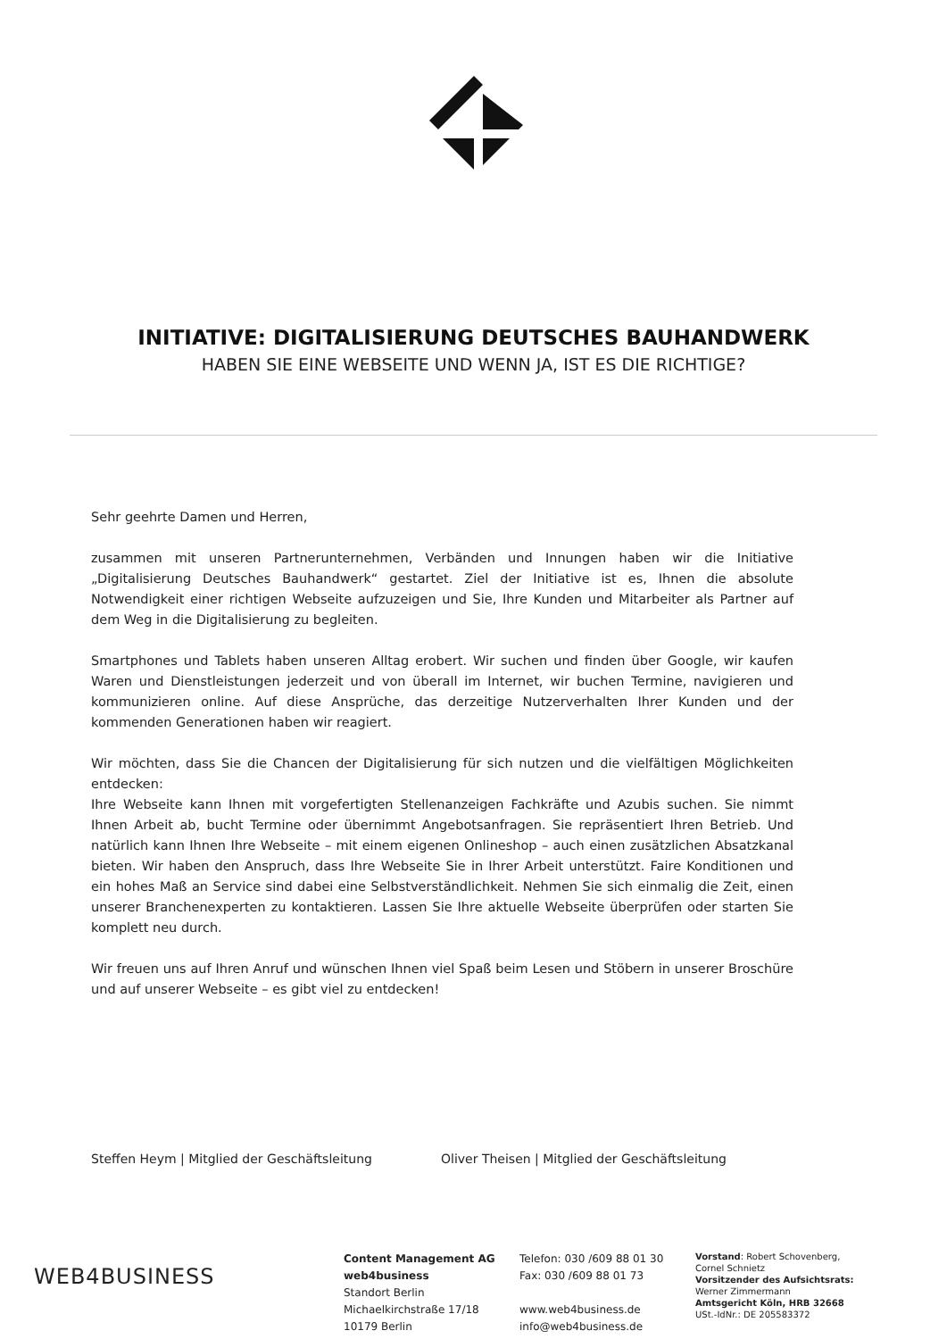INITIATIVE: DIGITALISIERUNG DEUTSCHES BAUHANDWERK
HABEN SIE EINE WEBSEITE UND WENN JA, IST ES DIE RICHTIGE?
Sehr geehrte Damen und Herren,
zusammen mit unseren Partnerunternehmen, Verbänden und Innungen haben wir die Initiative „Digitalisierung Deutsches Bauhandwerk“ gestartet. Ziel der Initiative ist es, Ihnen die absolute Notwendigkeit einer richtigen Webseite aufzuzeigen und Sie, Ihre Kunden und Mitarbeiter als Partner auf dem Weg in die Digitalisierung zu begleiten.
Smartphones und Tablets haben unseren Alltag erobert. Wir suchen und finden über Google, wir kaufen Waren und Dienstleistungen jederzeit und von überall im Internet, wir buchen Termine, navigieren und kommunizieren online. Auf diese Ansprüche, das derzeitige Nutzerverhalten Ihrer Kunden und der kommenden Generationen haben wir reagiert.
Wir möchten, dass Sie die Chancen der Digitalisierung für sich nutzen und die vielfältigen Möglichkeiten entdecken:
Ihre Webseite kann Ihnen mit vorgefertigten Stellenanzeigen Fachkräfte und Azubis suchen. Sie nimmt Ihnen Arbeit ab, bucht Termine oder übernimmt Angebotsanfragen. Sie repräsentiert Ihren Betrieb. Und natürlich kann Ihnen Ihre Webseite – mit einem eigenen Onlineshop – auch einen zusätzlichen Absatzkanal bieten. Wir haben den Anspruch, dass Ihre Webseite Sie in Ihrer Arbeit unterstützt. Faire Konditionen und ein hohes Maß an Service sind dabei eine Selbstverständlichkeit. Nehmen Sie sich einmalig die Zeit, einen unserer Branchenexperten zu kontaktieren. Lassen Sie Ihre aktuelle Webseite überprüfen oder starten Sie komplett neu durch.
Wir freuen uns auf Ihren Anruf und wünschen Ihnen viel Spaß beim Lesen und Stöbern in unserer Broschüre und auf unserer Webseite – es gibt viel zu entdecken!
Steffen Heym | Mitglied der Geschäftsleitung Oliver Theisen | Mitglied der Geschäftsleitung
WEB4BUSINESS
Content Management AG
web4business
Standort Berlin
Michaelkirchstraße 17/18
10179 Berlin
Telefon: 030 /609 88 01 30
Fax: 030 /609 88 01 73
www.web4business.de
info@web4business.de
Vorstand: Robert Schovenberg, Cornel Schnietz
Vorsitzender des Aufsichtsrats:
Werner Zimmermann
Amtsgericht Köln, HRB 32668
USt.-IdNr.: DE 205583372